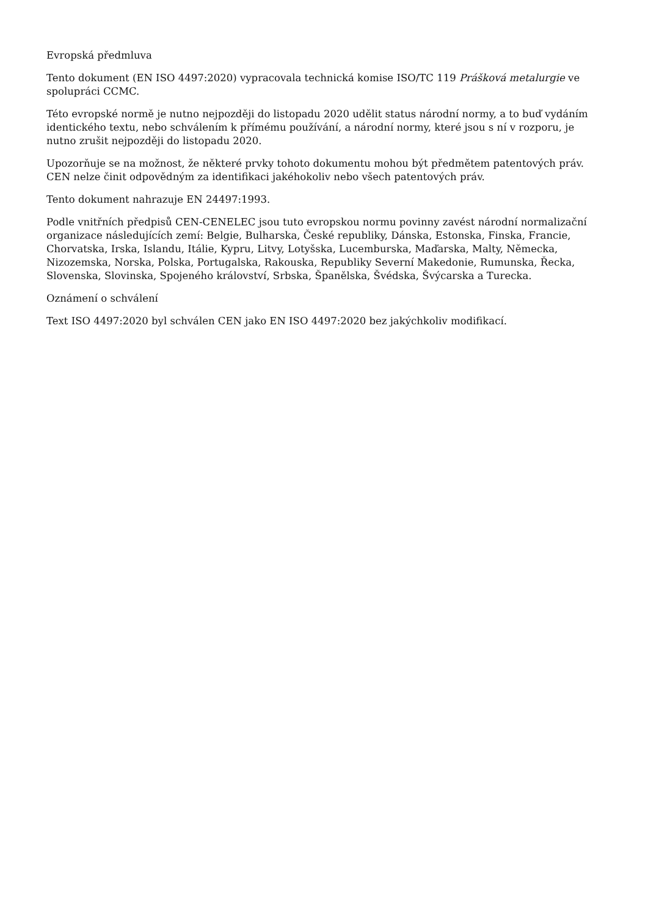Evropská předmluva
Tento dokument (EN ISO 4497:2020) vypracovala technická komise ISO/TC 119 Prášková metalurgie ve spolupráci CCMC.
Této evropské normě je nutno nejpozději do listopadu 2020 udělit status národní normy, a to buď vydáním identického textu, nebo schválením k přímému používání, a národní normy, které jsou s ní v rozporu, je nutno zrušit nejpozději do listopadu 2020.
Upozorňuje se na možnost, že některé prvky tohoto dokumentu mohou být předmětem patentových práv. CEN nelze činit odpovědným za identifikaci jakéhokoliv nebo všech patentových práv.
Tento dokument nahrazuje EN 24497:1993.
Podle vnitřních předpisů CEN-CENELEC jsou tuto evropskou normu povinny zavést národní normalizační organizace následujících zemí: Belgie, Bulharska, České republiky, Dánska, Estonska, Finska, Francie, Chorvatska, Irska, Islandu, Itálie, Kypru, Litvy, Lotyšska, Lucemburska, Maďarska, Malty, Německa, Nizozemska, Norska, Polska, Portugalska, Rakouska, Republiky Severní Makedonie, Rumunska, Řecka, Slovenska, Slovinska, Spojeného království, Srbska, Španělska, Švédska, Švýcarska a Turecka.
Oznámení o schválení
Text ISO 4497:2020 byl schválen CEN jako EN ISO 4497:2020 bez jakýchkoliv modifikací.